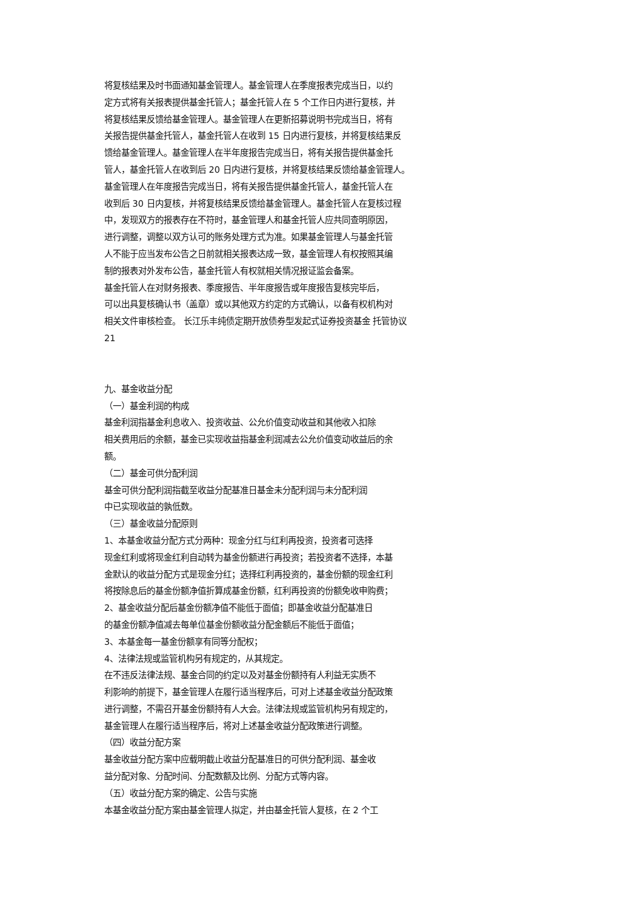将复核结果及时书面通知基金管理人。基金管理人在季度报表完成当日，以约
定方式将有关报表提供基金托管人；基金托管人在 5 个工作日内进行复核，并
将复核结果反馈给基金管理人。基金管理人在更新招募说明书完成当日，将有
关报告提供基金托管人，基金托管人在收到 15 日内进行复核，并将复核结果反
馈给基金管理人。基金管理人在半年度报告完成当日，将有关报告提供基金托
管人，基金托管人在收到后 20 日内进行复核，并将复核结果反馈给基金管理人。
基金管理人在年度报告完成当日，将有关报告提供基金托管人，基金托管人在
收到后 30 日内复核，并将复核结果反馈给基金管理人。基金托管人在复核过程
中，发现双方的报表存在不符时，基金管理人和基金托管人应共同查明原因，
进行调整，调整以双方认可的账务处理方式为准。如果基金管理人与基金托管
人不能于应当发布公告之日前就相关报表达成一致，基金管理人有权按照其编
制的报表对外发布公告，基金托管人有权就相关情况报证监会备案。
基金托管人在对财务报表、季度报告、半年度报告或年度报告复核完毕后，
可以出具复核确认书（盖章）或以其他双方约定的方式确认，以备有权机构对
相关文件审核检查。 长江乐丰纯债定期开放债券型发起式证券投资基金 托管协议
21
九、基金收益分配
（一）基金利润的构成
基金利润指基金利息收入、投资收益、公允价值变动收益和其他收入扣除
相关费用后的余额，基金已实现收益指基金利润减去公允价值变动收益后的余
额。
（二）基金可供分配利润
基金可供分配利润指截至收益分配基准日基金未分配利润与未分配利润
中已实现收益的孰低数。
（三）基金收益分配原则
1、本基金收益分配方式分两种：现金分红与红利再投资，投资者可选择
现金红利或将现金红利自动转为基金份额进行再投资；若投资者不选择，本基
金默认的收益分配方式是现金分红；选择红利再投资的，基金份额的现金红利
将按除息后的基金份额净值折算成基金份额，红利再投资的份额免收申购费；
2、基金收益分配后基金份额净值不能低于面值；即基金收益分配基准日
的基金份额净值减去每单位基金份额收益分配金额后不能低于面值；
3、本基金每一基金份额享有同等分配权；
4、法律法规或监管机构另有规定的，从其规定。
在不违反法律法规、基金合同的约定以及对基金份额持有人利益无实质不
利影响的前提下，基金管理人在履行适当程序后，可对上述基金收益分配政策
进行调整，不需召开基金份额持有人大会。法律法规或监管机构另有规定的，
基金管理人在履行适当程序后，将对上述基金收益分配政策进行调整。
（四）收益分配方案
基金收益分配方案中应载明截止收益分配基准日的可供分配利润、基金收
益分配对象、分配时间、分配数额及比例、分配方式等内容。
（五）收益分配方案的确定、公告与实施
本基金收益分配方案由基金管理人拟定，并由基金托管人复核，在 2 个工